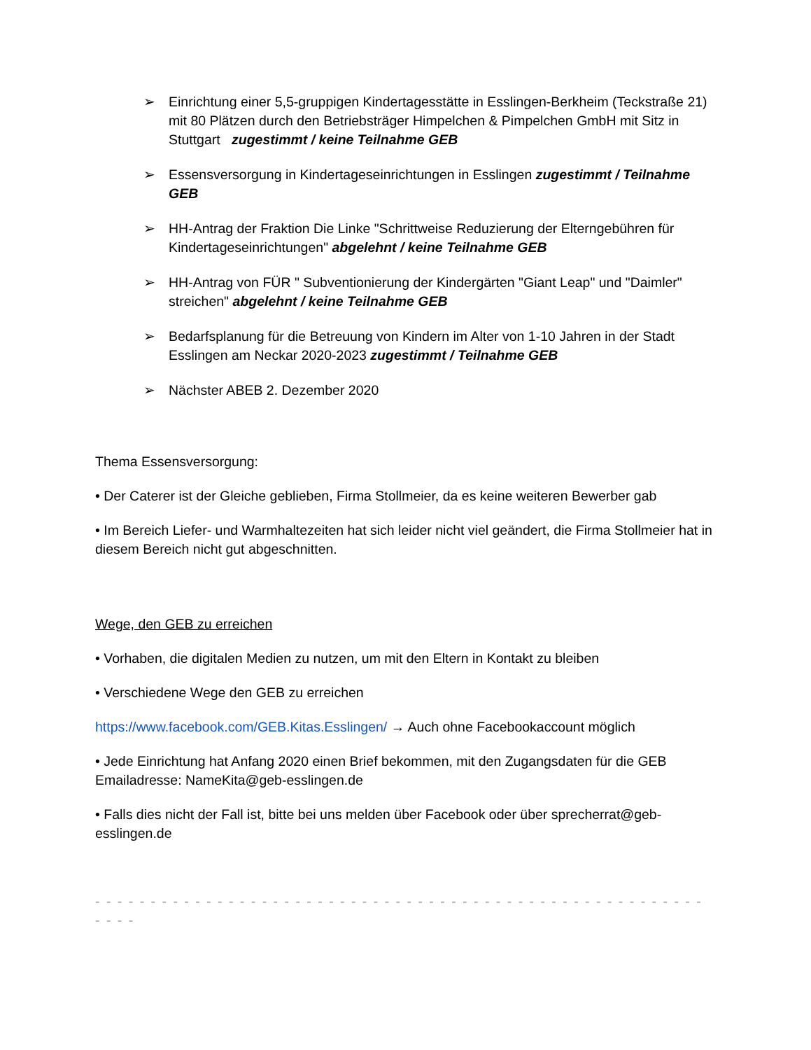➢ Einrichtung einer 5,5-gruppigen Kindertagesstätte in Esslingen-Berkheim (Teckstraße 21) mit 80 Plätzen durch den Betriebsträger Himpelchen & Pimpelchen GmbH mit Sitz in Stuttgart zugestimmt / keine Teilnahme GEB
➢ Essensversorgung in Kindertageseinrichtungen in Esslingen zugestimmt / Teilnahme GEB
➢ HH-Antrag der Fraktion Die Linke "Schrittweise Reduzierung der Elterngebühren für Kindertageseinrichtungen" abgelehnt / keine Teilnahme GEB
➢ HH-Antrag von FÜR " Subventionierung der Kindergärten "Giant Leap" und "Daimler" streichen" abgelehnt / keine Teilnahme GEB
➢ Bedarfsplanung für die Betreuung von Kindern im Alter von 1-10 Jahren in der Stadt Esslingen am Neckar 2020-2023 zugestimmt / Teilnahme GEB
➢ Nächster ABEB 2. Dezember 2020
Thema Essensversorgung:
• Der Caterer ist der Gleiche geblieben, Firma Stollmeier, da es keine weiteren Bewerber gab
• Im Bereich Liefer- und Warmhaltezeiten hat sich leider nicht viel geändert, die Firma Stollmeier hat in diesem Bereich nicht gut abgeschnitten.
Wege, den GEB zu erreichen
• Vorhaben, die digitalen Medien zu nutzen, um mit den Eltern in Kontakt zu bleiben
• Verschiedene Wege den GEB zu erreichen
https://www.facebook.com/GEB.Kitas.Esslingen/ → Auch ohne Facebookaccount möglich
• Jede Einrichtung hat Anfang 2020 einen Brief bekommen, mit den Zugangsdaten für die GEB Emailadresse: NameKita@geb-esslingen.de
• Falls dies nicht der Fall ist, bitte bei uns melden über Facebook oder über sprecherrat@geb-esslingen.de
- - - - - - - - - - - - - - - - - - - - - - - - - - - - - - - - - - - - - - - - - - - - - - - - - - - - - - - - - - -